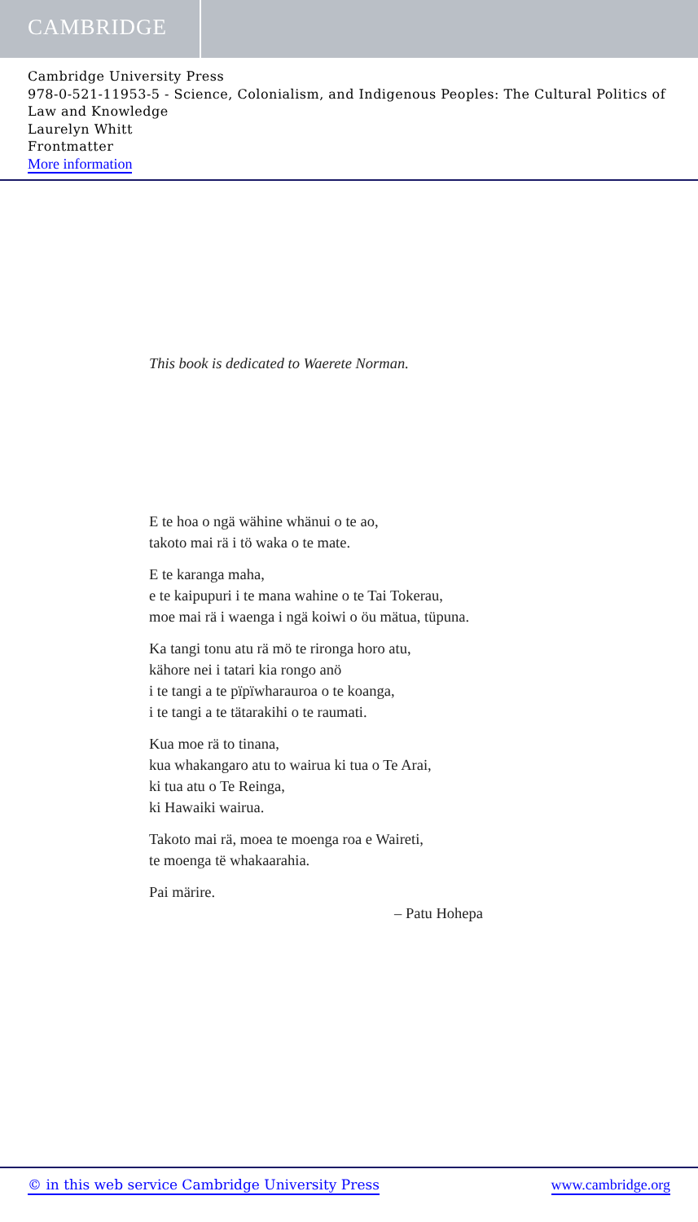CAMBRIDGE
Cambridge University Press
978-0-521-11953-5 - Science, Colonialism, and Indigenous Peoples: The Cultural Politics of Law and Knowledge
Laurelyn Whitt
Frontmatter
More information
This book is dedicated to Waerete Norman.
E te hoa o ngä wähine whänui o te ao,
takoto mai rä i tö waka o te mate.
E te karanga maha,
e te kaipupuri i te mana wahine o te Tai Tokerau,
moe mai rä i waenga i ngä koiwi o öu mätua, tüpuna.
Ka tangi tonu atu rä mö te rironga horo atu,
kähore nei i tatari kia rongo anö
i te tangi a te pïpïwharauroa o te koanga,
i te tangi a te tätarakihi o te raumati.
Kua moe rä to tinana,
kua whakangaro atu to wairua ki tua o Te Arai,
ki tua atu o Te Reinga,
ki Hawaiki wairua.
Takoto mai rä, moea te moenga roa e Waireti,
te moenga të whakaarahia.
Pai märire.
– Patu Hohepa
© in this web service Cambridge University Press www.cambridge.org